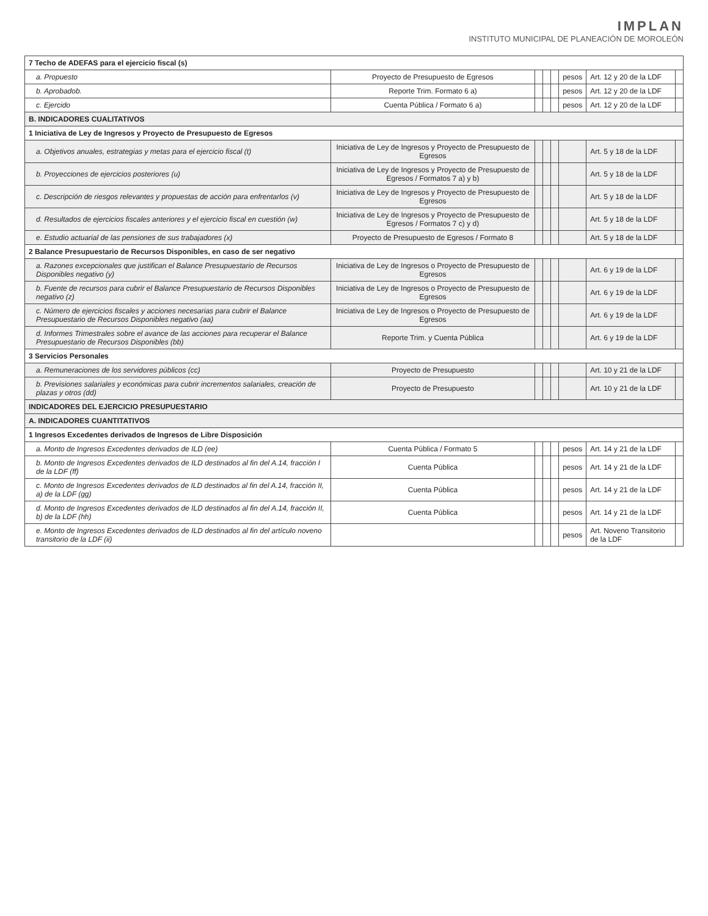IMPLAN
INSTITUTO MUNICIPAL DE PLANEACIÓN DE MOROLEÓN
| 7 Techo de ADEFAS para el ejercicio fiscal (s) | | | | | | | |
| a. Propuesto | Proyecto de Presupuesto de Egresos | | | | pesos | Art. 12 y 20 de la LDF | |
| b. Aprobadob. | Reporte Trim. Formato 6 a) | | | | pesos | Art. 12 y 20 de la LDF | |
| c. Ejercido | Cuenta Pública / Formato 6 a) | | | | pesos | Art. 12 y 20 de la LDF | |
| B. INDICADORES CUALITATIVOS | | | | | | | |
| 1 Iniciativa de Ley de Ingresos y Proyecto de Presupuesto de Egresos | | | | | | | |
| a. Objetivos anuales, estrategias y metas para el ejercicio fiscal (t) | Iniciativa de Ley de Ingresos y Proyecto de Presupuesto de Egresos | | | | | Art. 5 y 18 de la LDF | |
| b. Proyecciones de ejercicios posteriores (u) | Iniciativa de Ley de Ingresos y Proyecto de Presupuesto de Egresos / Formatos 7 a) y b) | | | | | Art. 5 y 18 de la LDF | |
| c. Descripción de riesgos relevantes y propuestas de acción para enfrentarlos (v) | Iniciativa de Ley de Ingresos y Proyecto de Presupuesto de Egresos | | | | | Art. 5 y 18 de la LDF | |
| d. Resultados de ejercicios fiscales anteriores y el ejercicio fiscal en cuestión (w) | Iniciativa de Ley de Ingresos y Proyecto de Presupuesto de Egresos / Formatos 7 c) y d) | | | | | Art. 5 y 18 de la LDF | |
| e. Estudio actuarial de las pensiones de sus trabajadores (x) | Proyecto de Presupuesto de Egresos / Formato 8 | | | | | Art. 5 y 18 de la LDF | |
| 2 Balance Presupuestario de Recursos Disponibles, en caso de ser negativo | | | | | | | |
| a. Razones excepcionales que justifican el Balance Presupuestario de Recursos Disponibles negativo (y) | Iniciativa de Ley de Ingresos o Proyecto de Presupuesto de Egresos | | | | | Art. 6 y 19 de la LDF | |
| b. Fuente de recursos para cubrir el Balance Presupuestario de Recursos Disponibles negativo (z) | Iniciativa de Ley de Ingresos o Proyecto de Presupuesto de Egresos | | | | | Art. 6 y 19 de la LDF | |
| c. Número de ejercicios fiscales y acciones necesarias para cubrir el Balance Presupuestario de Recursos Disponibles negativo (aa) | Iniciativa de Ley de Ingresos o Proyecto de Presupuesto de Egresos | | | | | Art. 6 y 19 de la LDF | |
| d. Informes Trimestrales sobre el avance de las acciones para recuperar el Balance Presupuestario de Recursos Disponibles (bb) | Reporte Trim. y Cuenta Pública | | | | | Art. 6 y 19 de la LDF | |
| 3 Servicios Personales | | | | | | | |
| a. Remuneraciones de los servidores públicos (cc) | Proyecto de Presupuesto | | | | | Art. 10 y 21 de la LDF | |
| b. Previsiones salariales y económicas para cubrir incrementos salariales, creación de plazas y otros (dd) | Proyecto de Presupuesto | | | | | Art. 10 y 21 de la LDF | |
| INDICADORES DEL EJERCICIO PRESUPUESTARIO | | | | | | | |
| A. INDICADORES CUANTITATIVOS | | | | | | | |
| 1 Ingresos Excedentes derivados de Ingresos de Libre Disposición | | | | | | | |
| a. Monto de Ingresos Excedentes derivados de ILD (ee) | Cuenta Pública / Formato 5 | | | | pesos | Art. 14 y 21 de la LDF | |
| b. Monto de Ingresos Excedentes derivados de ILD destinados al fin del A.14, fracción I de la LDF (ff) | Cuenta Pública | | | | pesos | Art. 14 y 21 de la LDF | |
| c. Monto de Ingresos Excedentes derivados de ILD destinados al fin del A.14, fracción II, a) de la LDF (gg) | Cuenta Pública | | | | pesos | Art. 14 y 21 de la LDF | |
| d. Monto de Ingresos Excedentes derivados de ILD destinados al fin del A.14, fracción II, b) de la LDF (hh) | Cuenta Pública | | | | pesos | Art. 14 y 21 de la LDF | |
| e. Monto de Ingresos Excedentes derivados de ILD destinados al fin del artículo noveno transitorio de la LDF (ii) | | | | | pesos | Art. Noveno Transitorio de la LDF | |